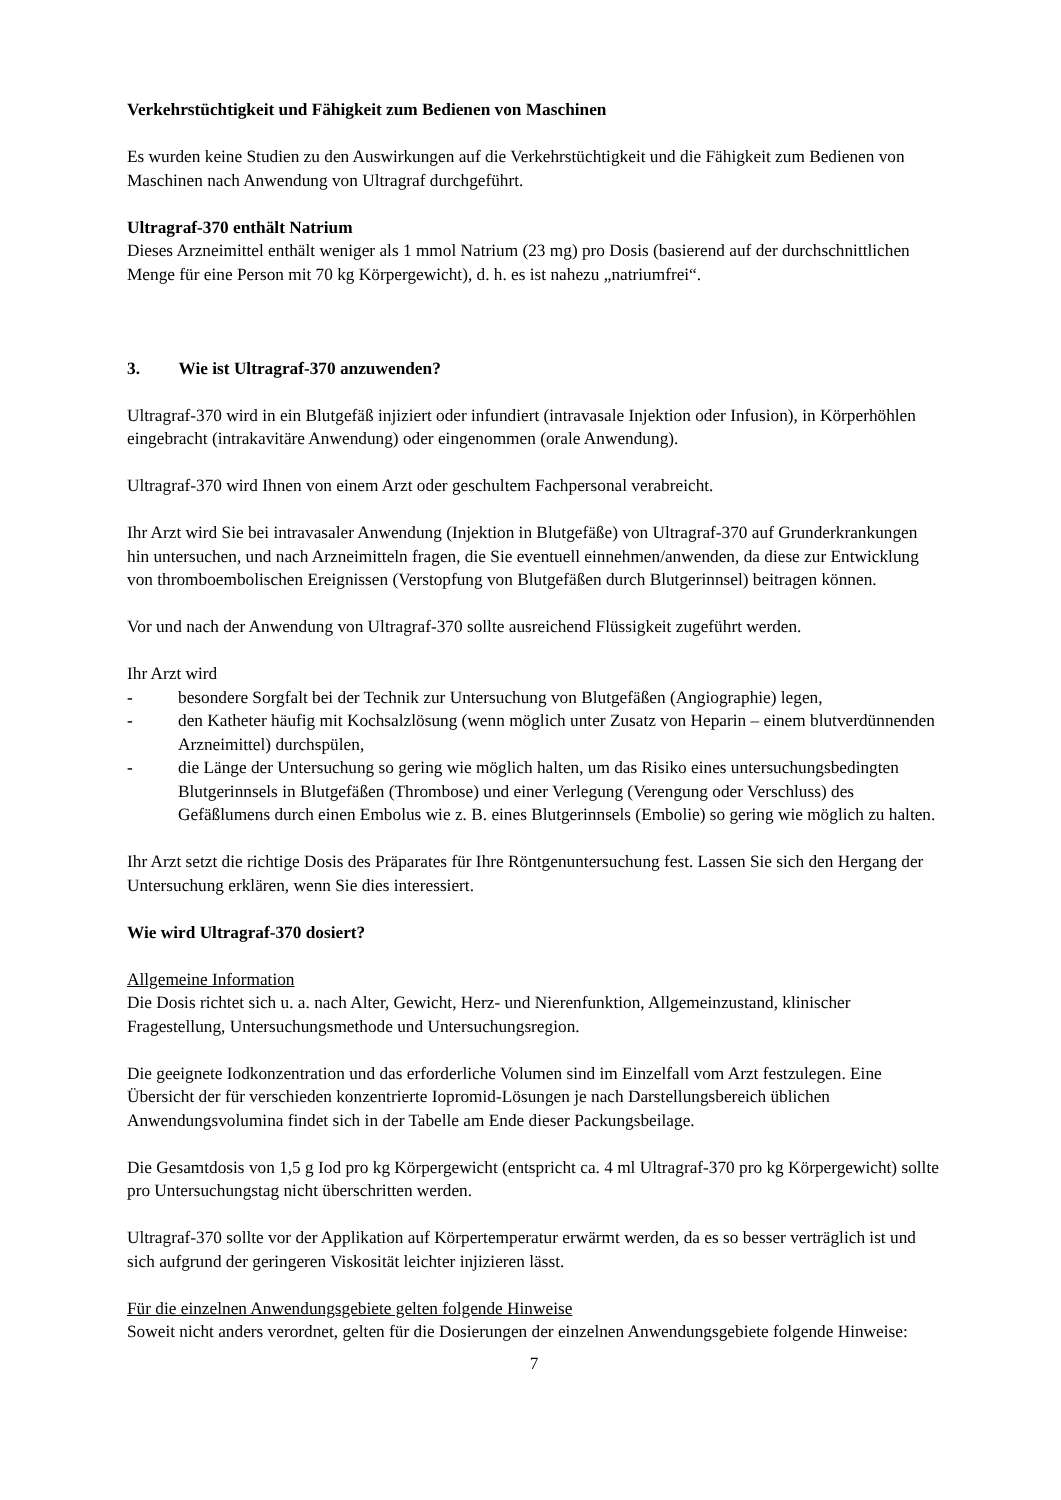Verkehrstüchtigkeit und Fähigkeit zum Bedienen von Maschinen
Es wurden keine Studien zu den Auswirkungen auf die Verkehrstüchtigkeit und die Fähigkeit zum Bedienen von Maschinen nach Anwendung von Ultragraf durchgeführt.
Ultragraf-370 enthält Natrium
Dieses Arzneimittel enthält weniger als 1 mmol Natrium (23 mg) pro Dosis (basierend auf der durchschnittlichen Menge für eine Person mit 70 kg Körpergewicht), d. h. es ist nahezu „natriumfrei“.
3. Wie ist Ultragraf-370 anzuwenden?
Ultragraf-370 wird in ein Blutgefäß injiziert oder infundiert (intravasale Injektion oder Infusion), in Körperhöhlen eingebracht (intrakavitäre Anwendung) oder eingenommen (orale Anwendung).
Ultragraf-370 wird Ihnen von einem Arzt oder geschultem Fachpersonal verabreicht.
Ihr Arzt wird Sie bei intravasaler Anwendung (Injektion in Blutgefäße) von Ultragraf-370 auf Grunderkrankungen hin untersuchen, und nach Arzneimitteln fragen, die Sie eventuell einnehmen/anwenden, da diese zur Entwicklung von thromboembolischen Ereignissen (Verstopfung von Blutgefäßen durch Blutgerinnsel) beitragen können.
Vor und nach der Anwendung von Ultragraf-370 sollte ausreichend Flüssigkeit zugeführt werden.
Ihr Arzt wird
- besondere Sorgfalt bei der Technik zur Untersuchung von Blutgefäßen (Angiographie) legen,
- den Katheter häufig mit Kochsalzlösung (wenn möglich unter Zusatz von Heparin – einem blutverdünnenden Arzneimittel) durchspülen,
- die Länge der Untersuchung so gering wie möglich halten, um das Risiko eines untersuchungsbedingten Blutgerinnsels in Blutgefäßen (Thrombose) und einer Verlegung (Verengung oder Verschluss) des Gefäßlumens durch einen Embolus wie z. B. eines Blutgerinnsels (Embolie) so gering wie möglich zu halten.
Ihr Arzt setzt die richtige Dosis des Präparates für Ihre Röntgenuntersuchung fest. Lassen Sie sich den Hergang der Untersuchung erklären, wenn Sie dies interessiert.
Wie wird Ultragraf-370 dosiert?
Allgemeine Information
Die Dosis richtet sich u. a. nach Alter, Gewicht, Herz- und Nierenfunktion, Allgemeinzustand, klinischer Fragestellung, Untersuchungsmethode und Untersuchungsregion.
Die geeignete Iodkonzentration und das erforderliche Volumen sind im Einzelfall vom Arzt festzulegen. Eine Übersicht der für verschieden konzentrierte Iopromid-Lösungen je nach Darstellungsbereich üblichen Anwendungsvolumina findet sich in der Tabelle am Ende dieser Packungsbeilage.
Die Gesamtdosis von 1,5 g Iod pro kg Körpergewicht (entspricht ca. 4 ml Ultragraf-370 pro kg Körpergewicht) sollte pro Untersuchungstag nicht überschritten werden.
Ultragraf-370 sollte vor der Applikation auf Körpertemperatur erwärmt werden, da es so besser verträglich ist und sich aufgrund der geringeren Viskosität leichter injizieren lässt.
Für die einzelnen Anwendungsgebiete gelten folgende Hinweise
Soweit nicht anders verordnet, gelten für die Dosierungen der einzelnen Anwendungsgebiete folgende Hinweise:
7